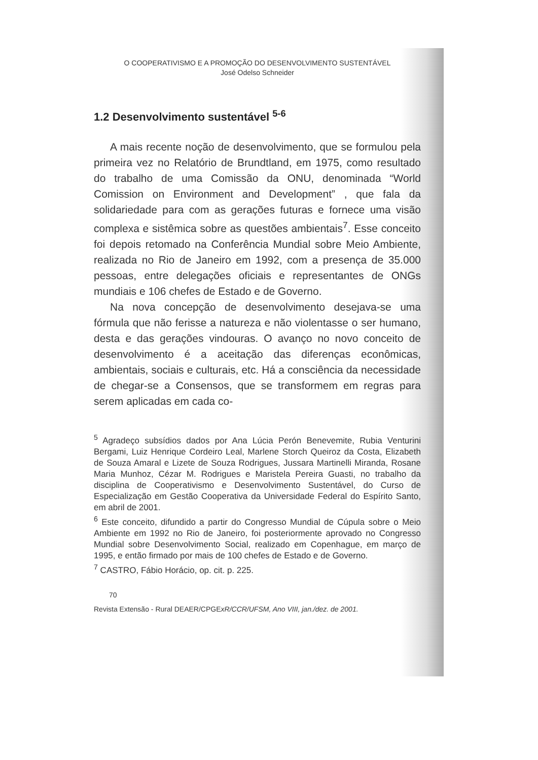O COOPERATIVISMO E A PROMOÇÃO DO DESENVOLVIMENTO SUSTENTÁVEL
José Odelso Schneider
1.2 Desenvolvimento sustentável <sup>5-6</sup>
A mais recente noção de desenvolvimento, que se formulou pela primeira vez no Relatório de Brundtland, em 1975, como resultado do trabalho de uma Comissão da ONU, denominada “World Comission on Environment and Development” , que fala da solidariedade para com as gerações futuras e fornece uma visão complexa e sistêmica sobre as questões ambientais<sup>7</sup>. Esse conceito foi depois retomado na Conferência Mundial sobre Meio Ambiente, realizada no Rio de Janeiro em 1992, com a presença de 35.000 pessoas, entre delegações oficiais e representantes de ONGs mundiais e 106 chefes de Estado e de Governo.
Na nova concepção de desenvolvimento desejava-se uma fórmula que não ferisse a natureza e não violentasse o ser humano, desta e das gerações vindouras. O avanço no novo conceito de desenvolvimento é a aceitação das diferenças econômicas, ambientais, sociais e culturais, etc. Há a consciência da necessidade de chegar-se a Consensos, que se transformem em regras para serem aplicadas em cada co-
<sup>5</sup> Agradeço subsídios dados por Ana Lúcia Perón Benevemite, Rubia Venturini Bergami, Luiz Henrique Cordeiro Leal, Marlene Storch Queiroz da Costa, Elizabeth de Souza Amaral e Lizete de Souza Rodrigues, Jussara Martinelli Miranda, Rosane Maria Munhoz, Cézar M. Rodrigues e Maristela Pereira Guasti, no trabalho da disciplina de Cooperativismo e Desenvolvimento Sustentável, do Curso de Especialização em Gestão Cooperativa da Universidade Federal do Espírito Santo, em abril de 2001.
<sup>6</sup> Este conceito, difundido a partir do Congresso Mundial de Cúpula sobre o Meio Ambiente em 1992 no Rio de Janeiro, foi posteriormente aprovado no Congresso Mundial sobre Desenvolvimento Social, realizado em Copenhague, em março de 1995, e então firmado por mais de 100 chefes de Estado e de Governo.
<sup>7</sup> CASTRO, Fábio Horácio, op. cit. p. 225.
70
Revista Extensão - Rural DEAER/CPGExR/CCR/UFSM, Ano VIII, jan./dez. de 2001.